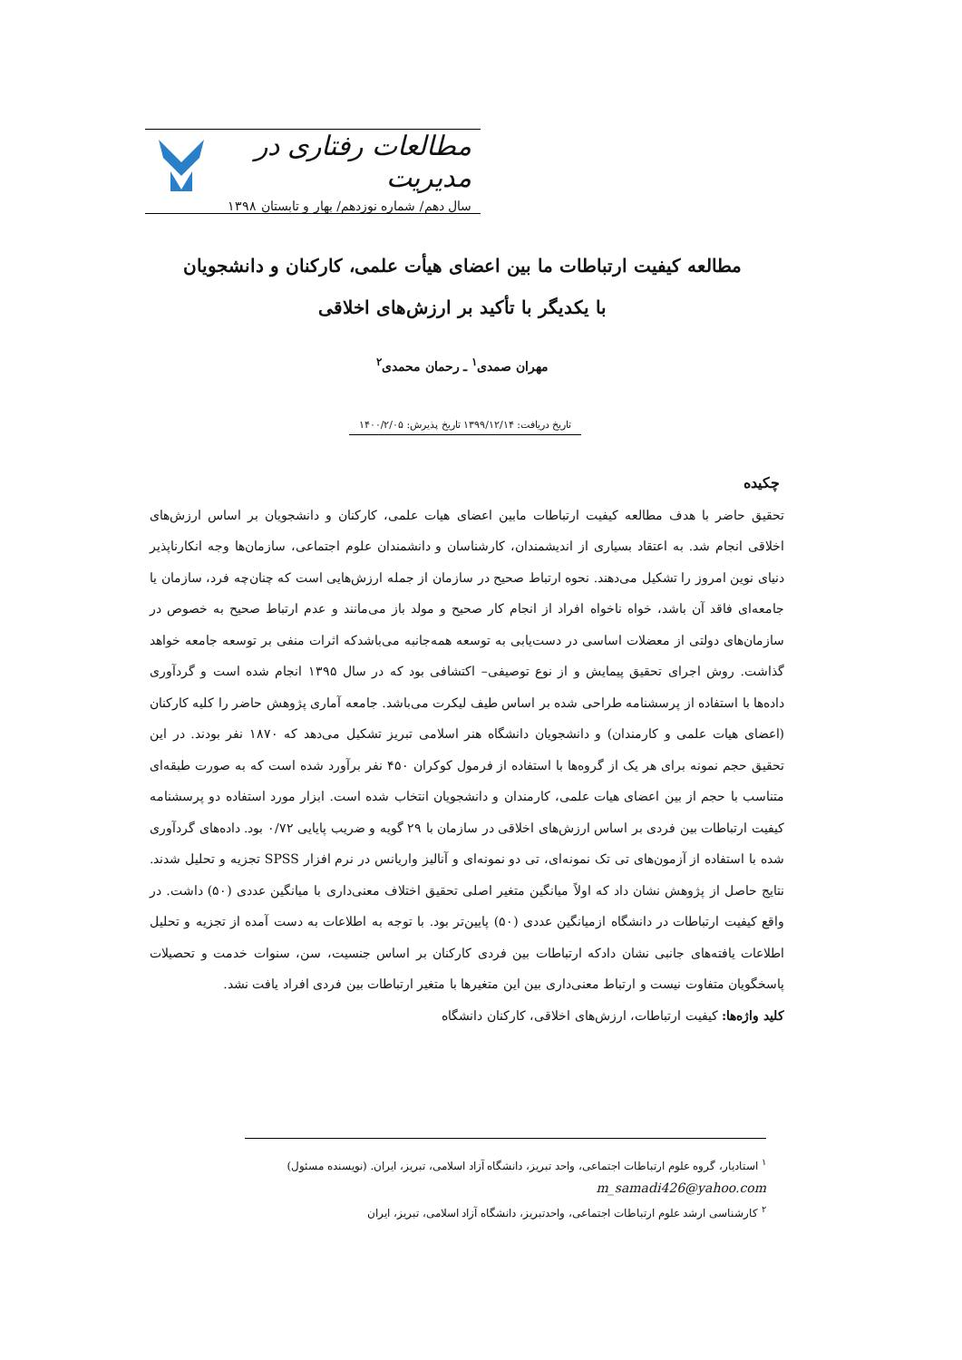مطالعات رفتاری در مدیریت
سال دهم/ شماره نوزدهم/ بهار و تابستان ۱۳۹۸
مطالعه کیفیت ارتباطات ما بین اعضای هیأت علمی، کارکنان و دانشجویان
با یکدیگر با تأکید بر ارزش‌های اخلاقی
مهران صمدی<sup>۱</sup> ـ رحمان محمدی<sup>۲</sup>
تاریخ دریافت: ۱۳۹۹/۱۲/۱۴ تاریخ پذیرش: ۱۴۰۰/۲/۰۵
چکیده
تحقیق حاضر با هدف مطالعه کیفیت ارتباطات مابین اعضای هیات علمی، کارکنان و دانشجویان بر اساس ارزش‌های اخلاقی انجام شد. به اعتقاد بسیاری از اندیشمندان، کارشناسان و دانشمندان علوم اجتماعی، سازمان‌ها وجه انکارناپذیر دنیای نوین امروز را تشکیل می‌دهند. نحوه ارتباط صحیح در سازمان از جمله ارزش‌هایی است که چنان‌چه فرد، سازمان یا جامعه‌ای فاقد آن باشد، خواه ناخواه افراد از انجام کار صحیح و مولد باز می‌مانند و عدم ارتباط صحیح به خصوص در سازمان‌های دولتی از معضلات اساسی در دست‌یابی به توسعه همه‌جانبه می‌باشدکه اثرات منفی بر توسعه جامعه خواهد گذاشت. روش اجرای تحقیق پیمایش و از نوع توصیفی– اکتشافی بود که در سال ۱۳۹۵ انجام شده است و گردآوری داده‌ها با استفاده از پرسشنامه طراحی شده بر اساس طیف لیکرت می‌باشد. جامعه آماری پژوهش حاضر را کلیه کارکنان (اعضای هیات علمی و کارمندان) و دانشجویان دانشگاه هنر اسلامی تبریز تشکیل می‌دهد که ۱۸۷۰ نفر بودند. در این تحقیق حجم نمونه برای هر یک از گروه‌ها با استفاده از فرمول کوکران ۴۵۰ نفر برآورد شده است که به صورت طبقه‌ای متناسب با حجم از بین اعضای هیات علمی، کارمندان و دانشجویان انتخاب شده است. ابزار مورد استفاده دو پرسشنامه کیفیت ارتباطات بین فردی بر اساس ارزش‌های اخلاقی در سازمان با ۲۹ گویه و ضریب پایایی ۰/۷۲ بود. داده‌های گردآوری شده با استفاده از آزمون‌های تی تک نمونه‌ای، تی دو نمونه‌ای و آنالیز واریانس در نرم افزار SPSS تجزیه و تحلیل شدند. نتایج حاصل از پژوهش نشان داد که اولاً میانگین متغیر اصلی تحقیق اختلاف معنی‌داری با میانگین عددی (۵۰) داشت. در واقع کیفیت ارتباطات در دانشگاه ازمیانگین عددی (۵۰) پایین‌تر بود. با توجه به اطلاعات به دست آمده از تجزیه و تحلیل اطلاعات یافته‌های جانبی نشان دادکه ارتباطات بین فردی کارکنان بر اساس جنسیت، سن، سنوات خدمت و تحصیلات پاسخگویان متفاوت نیست و ارتباط معنی‌داری بین این متغیرها با متغیر ارتباطات بین فردی افراد یافت نشد.
کلید واژه‌ها: کیفیت ارتباطات، ارزش‌های اخلاقی، کارکنان دانشگاه
<sup>۱</sup> استادیار، گروه علوم ارتباطات اجتماعی، واحد تبریز، دانشگاه آزاد اسلامی، تبریز، ایران. (نویسنده مسئول)
m_samadi426@yahoo.com
<sup>۲</sup> کارشناسی ارشد علوم ارتباطات اجتماعی، واحدتبریز، دانشگاه آزاد اسلامی، تبریز، ایران